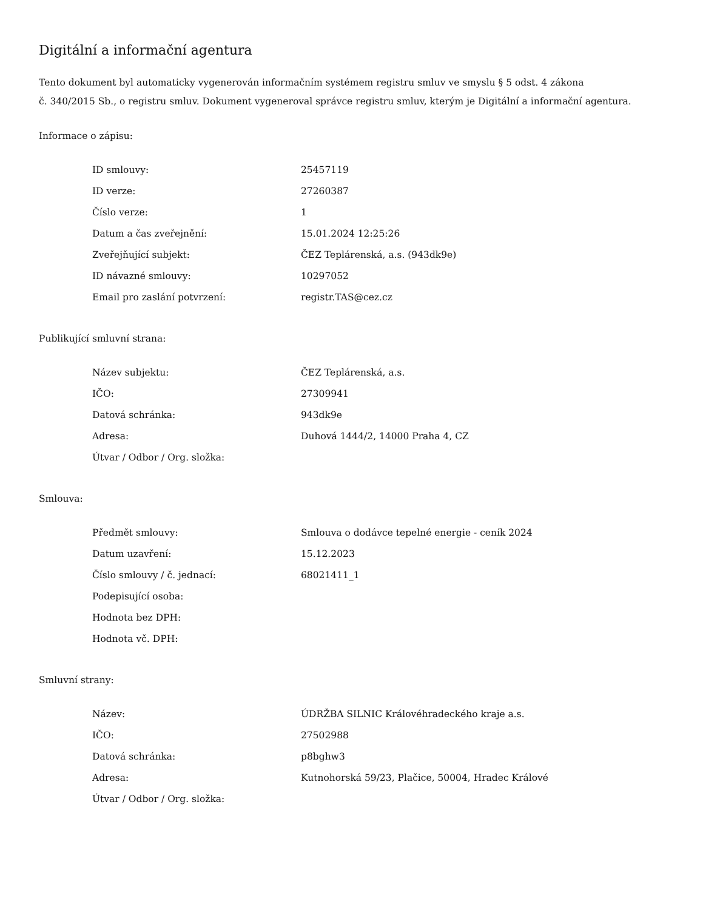Digitální a informační agentura
Tento dokument byl automaticky vygenerován informačním systémem registru smluv ve smyslu § 5 odst. 4 zákona
č. 340/2015 Sb., o registru smluv. Dokument vygeneroval správce registru smluv, kterým je Digitální a informační agentura.
Informace o zápisu:
| ID smlouvy: | 25457119 |
| ID verze: | 27260387 |
| Číslo verze: | 1 |
| Datum a čas zveřejnění: | 15.01.2024 12:25:26 |
| Zveřejňující subjekt: | ČEZ Teplárenská, a.s. (943dk9e) |
| ID návazné smlouvy: | 10297052 |
| Email pro zaslání potvrzení: | registr.TAS@cez.cz |
Publikující smluvní strana:
| Název subjektu: | ČEZ Teplárenská, a.s. |
| IČO: | 27309941 |
| Datová schránka: | 943dk9e |
| Adresa: | Duhová 1444/2, 14000 Praha 4, CZ |
| Útvar / Odbor / Org. složka: | |
Smlouva:
| Předmět smlouvy: | Smlouva o dodávce tepelné energie - ceník 2024 |
| Datum uzavření: | 15.12.2023 |
| Číslo smlouvy / č. jednací: | 68021411_1 |
| Podepisující osoba: | |
| Hodnota bez DPH: | |
| Hodnota vč. DPH: | |
Smluvní strany:
| Název: | ÚDRŽBA SILNIC Královéhradeckého kraje a.s. |
| IČO: | 27502988 |
| Datová schránka: | p8bghw3 |
| Adresa: | Kutnohorská 59/23, Plačice, 50004, Hradec Králové |
| Útvar / Odbor / Org. složka: | |